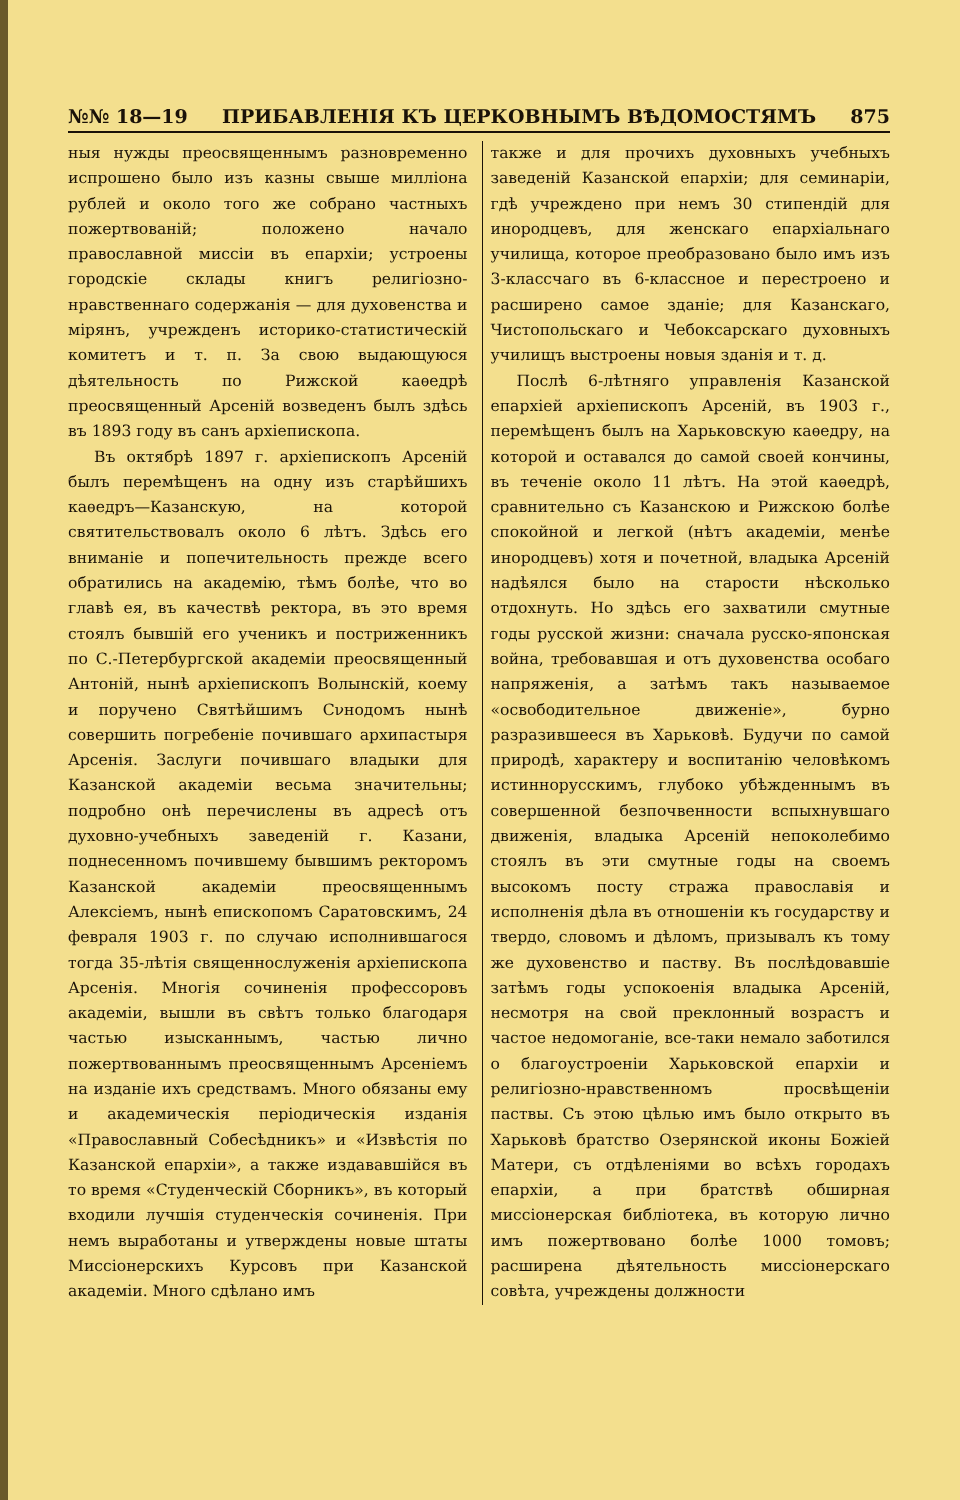№№ 18—19 ПРИБАВЛЕНІЯ КЪ ЦЕРКОВНЫМЪ ВѢДОМОСТЯМЪ 875
ныя нужды преосвященнымъ разновременно испрошено было изъ казны свыше милліона рублей и около того же собрано частныхъ пожертвованій; положено начало православной миссіи въ епархіи; устроены городскіе склады книгъ религіозно-нравственнаго содержанія — для духовенства и мірянъ, учрежденъ историко-статистическій комитетъ и т. п. За свою выдающуюся дѣятельность по Рижской каѳедрѣ преосвященный Арсеній возведенъ былъ здѣсь въ 1893 году въ санъ архіепископа.
Въ октябрѣ 1897 г. архіепископъ Арсеній былъ перемѣщенъ на одну изъ старѣйшихъ каѳедръ—Казанскую, на которой святительствовалъ около 6 лѣтъ. Здѣсь его вниманіе и попечительность прежде всего обратились на академію, тѣмъ болѣе, что во главѣ ея, въ качествѣ ректора, въ это время стоялъ бывшій его ученикъ и постриженникъ по С.-Петербургской академіи преосвященный Антоній, нынѣ архіепископъ Волынскій, коему и поручено Святѣйшимъ Сνнодомъ нынѣ совершить погребеніе почившаго архипастыря Арсенія. Заслуги почившаго владыки для Казанской академіи весьма значительны; подробно онѣ перечислены въ адресѣ отъ духовно-учебныхъ заведеній г. Казани, поднесенномъ почившему бывшимъ ректоромъ Казанской академіи преосвященнымъ Алексіемъ, нынѣ епископомъ Саратовскимъ, 24 февраля 1903 г. по случаю исполнившагося тогда 35-лѣтія священнослуженія архіепископа Арсенія. Многія сочиненія профессоровъ академіи, вышли въ свѣтъ только благодаря частью изысканнымъ, частью лично пожертвованнымъ преосвященнымъ Арсеніемъ на изданіе ихъ средствамъ. Много обязаны ему и академическія періодическія изданія «Православный Собесѣдникъ» и «Извѣстія по Казанской епархіи», а также издававшійся въ то время «Студенческій Сборникъ», въ который входили лучшія студенческія сочиненія. При немъ выработаны и утверждены новые штаты Миссіонерскихъ Курсовъ при Казанской академіи. Много сдѣлано имъ
также и для прочихъ духовныхъ учебныхъ заведеній Казанской епархіи; для семинаріи, гдѣ учреждено при немъ 30 стипендій для инородцевъ, для женскаго епархіальнаго училища, которое преобразовано было имъ изъ 3-классчаго въ 6-классное и перестроено и расширено самое зданіе; для Казанскаго, Чистопольскаго и Чебоксарскаго духовныхъ училищъ выстроены новыя зданія и т. д.
Послѣ 6-лѣтняго управленія Казанской епархіей архіепископъ Арсеній, въ 1903 г., перемѣщенъ былъ на Харьковскую каѳедру, на которой и оставался до самой своей кончины, въ теченіе около 11 лѣтъ. На этой каѳедрѣ, сравнительно съ Казанскою и Рижскою болѣе спокойной и легкой (нѣтъ академіи, менѣе инородцевъ) хотя и почетной, владыка Арсеній надѣялся было на старости нѣсколько отдохнуть. Но здѣсь его захватили смутные годы русской жизни: сначала русско-японская война, требовавшая и отъ духовенства особаго напряженія, а затѣмъ такъ называемое «освободительное движеніе», бурно разразившееся въ Харьковѣ. Будучи по самой природѣ, характеру и воспитанію человѣкомъ истиннорусскимъ, глубоко убѣжденнымъ въ совершенной безпочвенности вспыхнувшаго движенія, владыка Арсеній непоколебимо стоялъ въ эти смутные годы на своемъ высокомъ посту стража православія и исполненія дѣла въ отношеніи къ государству и твердо, словомъ и дѣломъ, призывалъ къ тому же духовенство и паству. Въ послѣдовавшіе затѣмъ годы успокоенія владыка Арсеній, несмотря на свой преклонный возрастъ и частое недомоганіе, все-таки немало заботился о благоустроеніи Харьковской епархіи и религіозно-нравственномъ просвѣщеніи паствы. Съ этою цѣлью имъ было открыто въ Харьковѣ братство Озерянской иконы Божіей Матери, съ отдѣленіями во всѣхъ городахъ епархіи, а при братствѣ обширная миссіонерская библіотека, въ которую лично имъ пожертвовано болѣе 1000 томовъ; расширена дѣятельность миссіонерскаго совѣта, учреждены должности